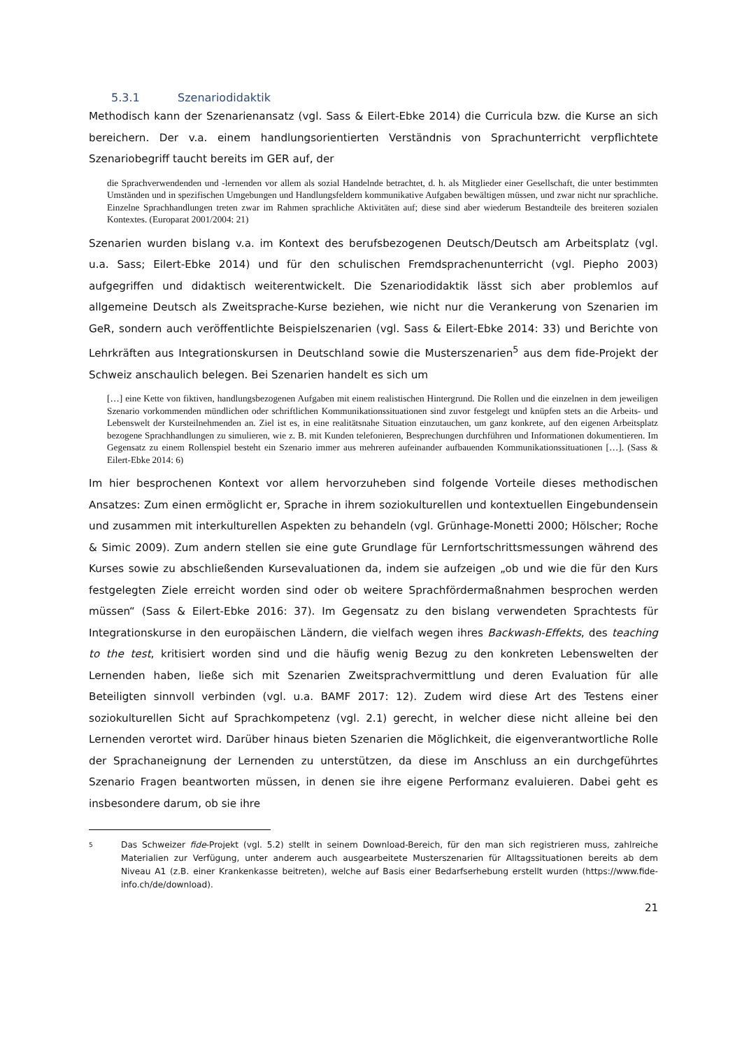5.3.1 Szenariodidaktik
Methodisch kann der Szenarienansatz (vgl. Sass & Eilert-Ebke 2014) die Curricula bzw. die Kurse an sich bereichern. Der v.a. einem handlungsorientierten Verständnis von Sprachunterricht verpflichtete Szenariobegriff taucht bereits im GER auf, der
die Sprachverwendenden und -lernenden vor allem als sozial Handelnde betrachtet, d. h. als Mitglieder einer Gesellschaft, die unter bestimmten Umständen und in spezifischen Umgebungen und Handlungsfeldern kommunikative Aufgaben bewältigen müssen, und zwar nicht nur sprachliche. Einzelne Sprachhandlungen treten zwar im Rahmen sprachliche Aktivitäten auf; diese sind aber wiederum Bestandteile des breiteren sozialen Kontextes. (Europarat 2001/2004: 21)
Szenarien wurden bislang v.a. im Kontext des berufsbezogenen Deutsch/Deutsch am Arbeitsplatz (vgl. u.a. Sass; Eilert-Ebke 2014) und für den schulischen Fremdsprachenunterricht (vgl. Piepho 2003) aufgegriffen und didaktisch weiterentwickelt. Die Szenariodidaktik lässt sich aber problemlos auf allgemeine Deutsch als Zweitsprache-Kurse beziehen, wie nicht nur die Verankerung von Szenarien im GeR, sondern auch veröffentlichte Beispielszenarien (vgl. Sass & Eilert-Ebke 2014: 33) und Berichte von Lehrkräften aus Integrationskursen in Deutschland sowie die Musterszenarien<sup>5</sup> aus dem fide-Projekt der Schweiz anschaulich belegen. Bei Szenarien handelt es sich um
[…] eine Kette von fiktiven, handlungsbezogenen Aufgaben mit einem realistischen Hintergrund. Die Rollen und die einzelnen in dem jeweiligen Szenario vorkommenden mündlichen oder schriftlichen Kommunikationssituationen sind zuvor festgelegt und knüpfen stets an die Arbeits- und Lebenswelt der Kursteilnehmenden an. Ziel ist es, in eine realitätsnahe Situation einzutauchen, um ganz konkrete, auf den eigenen Arbeitsplatz bezogene Sprachhandlungen zu simulieren, wie z. B. mit Kunden telefonieren, Besprechungen durchführen und Informationen dokumentieren. Im Gegensatz zu einem Rollenspiel besteht ein Szenario immer aus mehreren aufeinander aufbauenden Kommunikationssituationen […]. (Sass & Eilert-Ebke 2014: 6)
Im hier besprochenen Kontext vor allem hervorzuheben sind folgende Vorteile dieses methodischen Ansatzes: Zum einen ermöglicht er, Sprache in ihrem soziokulturellen und kontextuellen Eingebundensein und zusammen mit interkulturellen Aspekten zu behandeln (vgl. Grünhage-Monetti 2000; Hölscher; Roche & Simic 2009). Zum andern stellen sie eine gute Grundlage für Lernfortschrittsmessungen während des Kurses sowie zu abschließenden Kursevaluationen da, indem sie aufzeigen „ob und wie die für den Kurs festgelegten Ziele erreicht worden sind oder ob weitere Sprachfördermaßnahmen besprochen werden müssen“ (Sass & Eilert-Ebke 2016: 37). Im Gegensatz zu den bislang verwendeten Sprachtests für Integrationskurse in den europäischen Ländern, die vielfach wegen ihres Backwash-Effekts, des teaching to the test, kritisiert worden sind und die häufig wenig Bezug zu den konkreten Lebenswelten der Lernenden haben, ließe sich mit Szenarien Zweitsprachvermittlung und deren Evaluation für alle Beteiligten sinnvoll verbinden (vgl. u.a. BAMF 2017: 12). Zudem wird diese Art des Testens einer soziokulturellen Sicht auf Sprachkompetenz (vgl. 2.1) gerecht, in welcher diese nicht alleine bei den Lernenden verortet wird. Darüber hinaus bieten Szenarien die Möglichkeit, die eigenverantwortliche Rolle der Sprachaneignung der Lernenden zu unterstützen, da diese im Anschluss an ein durchgeführtes Szenario Fragen beantworten müssen, in denen sie ihre eigene Performanz evaluieren. Dabei geht es insbesondere darum, ob sie ihre
5
Das Schweizer fide-Projekt (vgl. 5.2) stellt in seinem Download-Bereich, für den man sich registrieren muss, zahlreiche Materialien zur Verfügung, unter anderem auch ausgearbeitete Musterszenarien für Alltagssituationen bereits ab dem Niveau A1 (z.B. einer Krankenkasse beitreten), welche auf Basis einer Bedarfserhebung erstellt wurden (https://www.fide-info.ch/de/download).
21